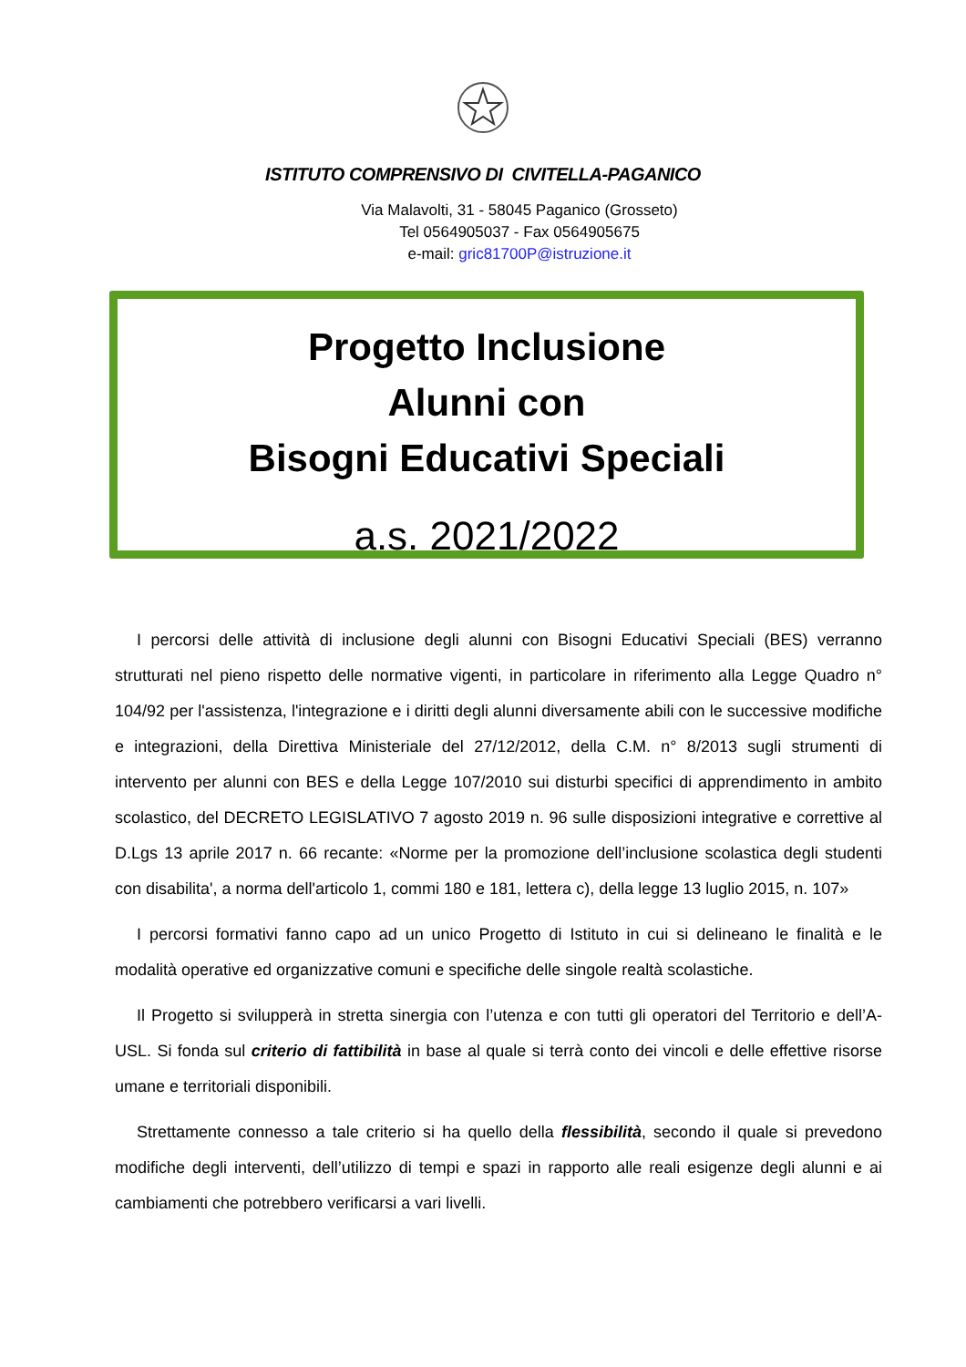ISTITUTO COMPRENSIVO DI CIVITELLA-PAGANICO
Via Malavolti, 31 - 58045 Paganico (Grosseto)
Tel 0564905037 - Fax 0564905675
e-mail: gric81700P@istruzione.it
Progetto Inclusione
Alunni con
Bisogni Educativi Speciali
a.s. 2021/2022
I percorsi delle attività di inclusione degli alunni con Bisogni Educativi Speciali (BES) verranno strutturati nel pieno rispetto delle normative vigenti, in particolare in riferimento alla Legge Quadro n° 104/92 per l'assistenza, l'integrazione e i diritti degli alunni diversamente abili con le successive modifiche e integrazioni, della Direttiva Ministeriale del 27/12/2012, della C.M. n° 8/2013 sugli strumenti di intervento per alunni con BES e della Legge 107/2010 sui disturbi specifici di apprendimento in ambito scolastico, del DECRETO LEGISLATIVO 7 agosto 2019 n. 96 sulle disposizioni integrative e correttive al D.Lgs 13 aprile 2017 n. 66 recante: «Norme per la promozione dell’inclusione scolastica degli studenti con disabilita', a norma dell'articolo 1, commi 180 e 181, lettera c), della legge 13 luglio 2015, n. 107»
I percorsi formativi fanno capo ad un unico Progetto di Istituto in cui si delineano le finalità e le modalità operative ed organizzative comuni e specifiche delle singole realtà scolastiche.
Il Progetto si svilupperà in stretta sinergia con l’utenza e con tutti gli operatori del Territorio e dell’A-USL. Si fonda sul criterio di fattibilità in base al quale si terrà conto dei vincoli e delle effettive risorse umane e territoriali disponibili.
Strettamente connesso a tale criterio si ha quello della flessibilità, secondo il quale si prevedono modifiche degli interventi, dell’utilizzo di tempi e spazi in rapporto alle reali esigenze degli alunni e ai cambiamenti che potrebbero verificarsi a vari livelli.